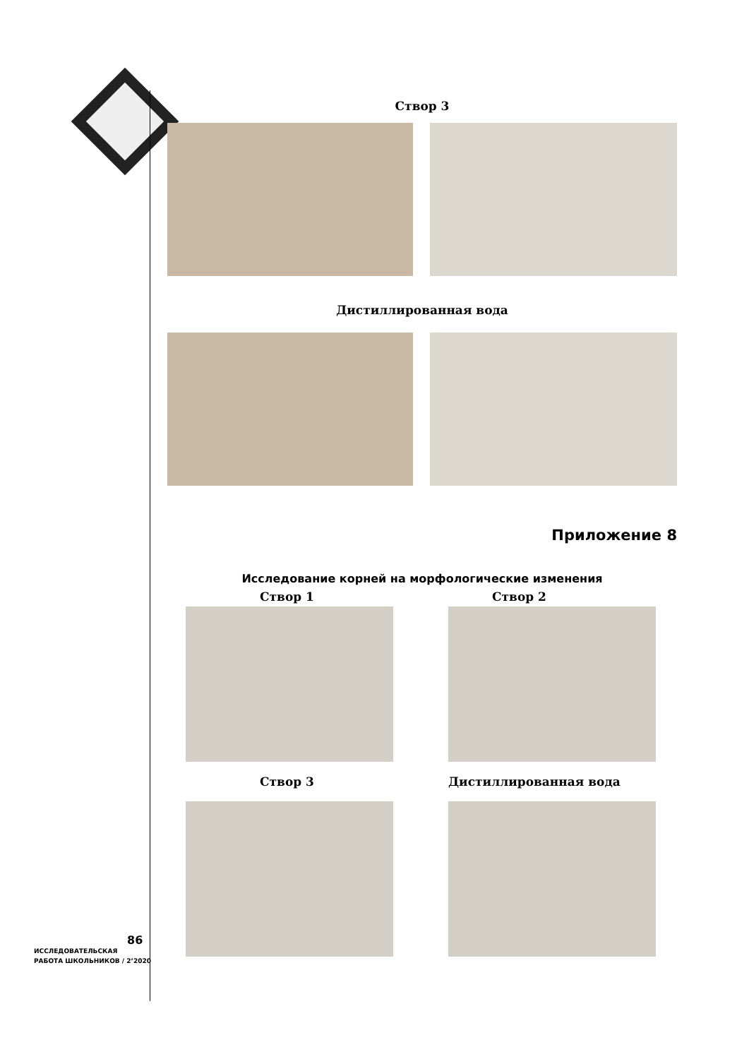Створ 3
Дистиллированная вода
Приложение 8
Исследование корней на морфологические изменения
Створ 1
Створ 2
Створ 3
Дистиллированная вода
86
ИССЛЕДОВАТЕЛЬСКАЯ
РАБОТА ШКОЛЬНИКОВ / 2’2020